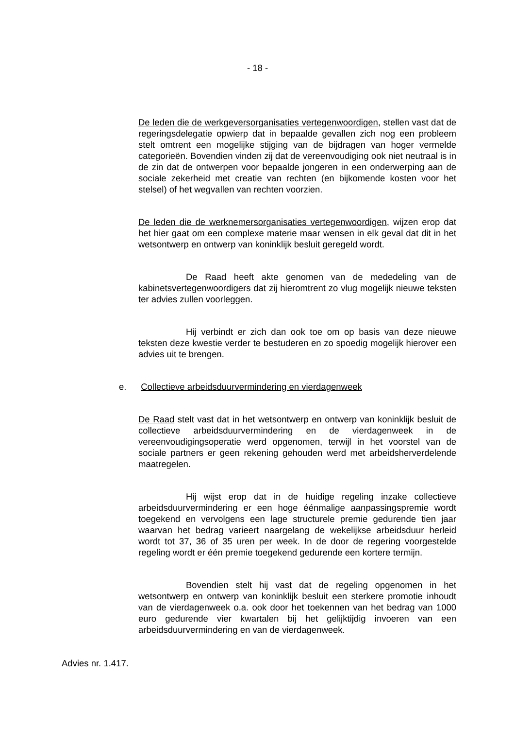- 18 -
De leden die de werkgeversorganisaties vertegenwoordigen, stellen vast dat de regeringsdelegatie opwierp dat in bepaalde gevallen zich nog een probleem stelt omtrent een mogelijke stijging van de bijdragen van hoger vermelde categorieën. Bovendien vinden zij dat de vereenvoudiging ook niet neutraal is in de zin dat de ontwerpen voor bepaalde jongeren in een onderwerping aan de sociale zekerheid met creatie van rechten (en bijkomende kosten voor het stelsel) of het wegvallen van rechten voorzien.
De leden die de werknemersorganisaties vertegenwoordigen, wijzen erop dat het hier gaat om een complexe materie maar wensen in elk geval dat dit in het wetsontwerp en ontwerp van koninklijk besluit geregeld wordt.
De Raad heeft akte genomen van de mededeling van de kabinetsvertegenwoordigers dat zij hieromtrent zo vlug mogelijk nieuwe teksten ter advies zullen voorleggen.
Hij verbindt er zich dan ook toe om op basis van deze nieuwe teksten deze kwestie verder te bestuderen en zo spoedig mogelijk hierover een advies uit te brengen.
e. Collectieve arbeidsduurvermindering en vierdagenweek
De Raad stelt vast dat in het wetsontwerp en ontwerp van koninklijk besluit de collectieve arbeidsduurvermindering en de vierdagenweek in de vereenvoudigingsoperatie werd opgenomen, terwijl in het voorstel van de sociale partners er geen rekening gehouden werd met arbeidsherverdelende maatregelen.
Hij wijst erop dat in de huidige regeling inzake collectieve arbeidsduurvermindering er een hoge éénmalige aanpassingspremie wordt toegekend en vervolgens een lage structurele premie gedurende tien jaar waarvan het bedrag varieert naargelang de wekelijkse arbeidsduur herleid wordt tot 37, 36 of 35 uren per week. In de door de regering voorgestelde regeling wordt er één premie toegekend gedurende een kortere termijn.
Bovendien stelt hij vast dat de regeling opgenomen in het wetsontwerp en ontwerp van koninklijk besluit een sterkere promotie inhoudt van de vierdagenweek o.a. ook door het toekennen van het bedrag van 1000 euro gedurende vier kwartalen bij het gelijktijdig invoeren van een arbeidsduurvermindering en van de vierdagenweek.
Advies nr. 1.417.